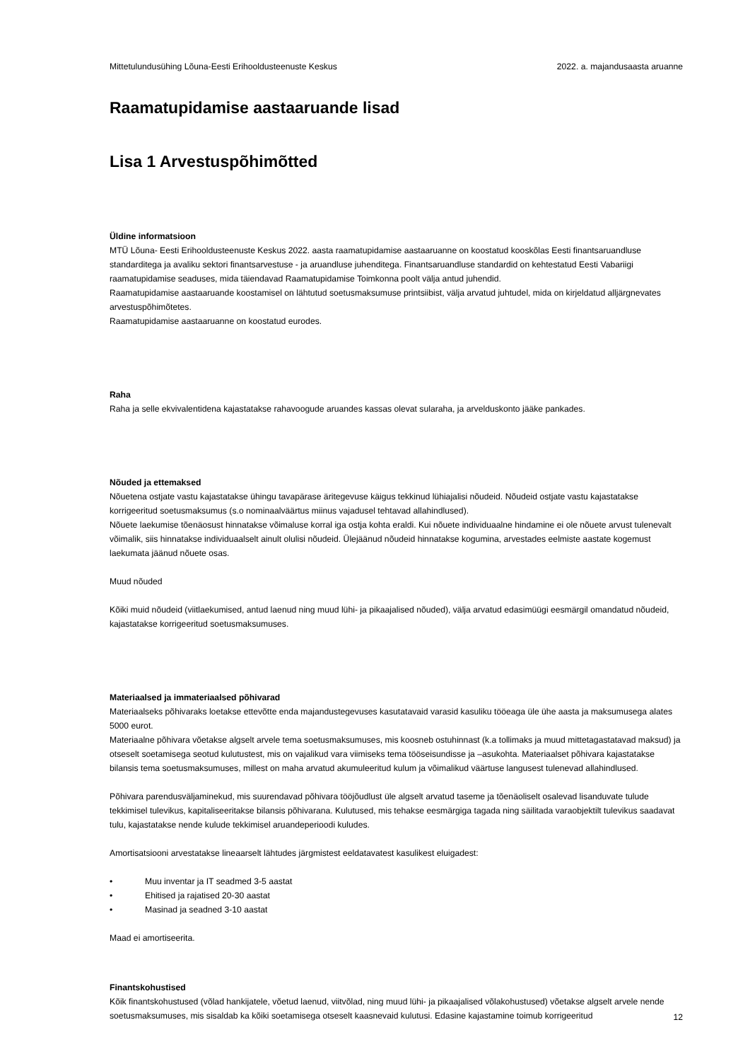Mittetulundusühing Lõuna-Eesti Erihooldusteenuste Keskus 2022. a. majandusaasta aruanne
Raamatupidamise aastaaruande lisad
Lisa 1 Arvestuspõhimõtted
Üldine informatsioon
MTÜ Lõuna- Eesti Erihooldusteenuste Keskus 2022. aasta raamatupidamise aastaaruanne on koostatud kooskõlas Eesti finantsaruandluse standarditega ja avaliku sektori finantsarvestuse - ja aruandluse juhenditega. Finantsaruandluse standardid on kehtestatud Eesti Vabariigi raamatupidamise seaduses, mida täiendavad Raamatupidamise Toimkonna poolt välja antud juhendid.
Raamatupidamise aastaaruande koostamisel on lähtutud soetusmaksumuse printsiibist, välja arvatud juhtudel, mida on kirjeldatud alljärgnevates arvestuspõhimõtetes.
Raamatupidamise aastaaruanne on koostatud eurodes.
Raha
Raha ja selle ekvivalentidena kajastatakse rahavoogude aruandes kassas olevat sularaha, ja arvelduskonto jääke pankades.
Nõuded ja ettemaksed
Nõuetena ostjate vastu kajastatakse ühingu tavapärase äritegevuse käigus tekkinud lühiajalisi nõudeid. Nõudeid ostjate vastu kajastatakse korrigeeritud soetusmaksumus (s.o nominaalväärtus miinus vajadusel tehtavad allahindlused).
Nõuete laekumise tõenäosust hinnatakse võimaluse korral iga ostja kohta eraldi. Kui nõuete individuaalne hindamine ei ole nõuete arvust tulenevalt võimalik, siis hinnatakse individuaalselt ainult olulisi nõudeid. Ülejäänud nõudeid hinnatakse kogumina, arvestades eelmiste aastate kogemust laekumata jäänud nõuete osas.
Muud nõuded
Kõiki muid nõudeid (viitlaekumised, antud laenud ning muud lühi- ja pikaajalised nõuded), välja arvatud edasimüügi eesmärgil omandatud nõudeid, kajastatakse korrigeeritud soetusmaksumuses.
Materiaalsed ja immateriaalsed põhivarad
Materiaalseks põhivaraks loetakse ettevõtte enda majandustegevuses kasutatavaid varasid kasuliku tööeaga üle ühe aasta ja maksumusega alates 5000 eurot.
Materiaalne põhivara võetakse algselt arvele tema soetusmaksumuses, mis koosneb ostuhinnast (k.a tollimaks ja muud mittetagastatavad maksud) ja otseselt soetamisega seotud kulutustest, mis on vajalikud vara viimiseks tema tööseisundisse ja –asukohta. Materiaalset põhivara kajastatakse bilansis tema soetusmaksumuses, millest on maha arvatud akumuleeritud kulum ja võimalikud väärtuse langusest tulenevad allahindlused.
Põhivara parendusväljaminekud, mis suurendavad põhivara tööjõudlust üle algselt arvatud taseme ja tõenäoliselt osalevad lisanduvate tulude tekkimisel tulevikus, kapitaliseeritakse bilansis põhivarana. Kulutused, mis tehakse eesmärgiga tagada ning säilitada varaobjektilt tulevikus saadavat tulu, kajastatakse nende kulude tekkimisel aruandeperioodi kuludes.
Amortisatsiooni arvestatakse lineaarselt lähtudes järgmistest eeldatavatest kasulikest eluigadest:
• Muu inventar ja IT seadmed 3-5 aastat
• Ehitised ja rajatised 20-30 aastat
• Masinad ja seadned 3-10 aastat
Maad ei amortiseerita.
Finantskohustised
Kõik finantskohustused (võlad hankijatele, võetud laenud, viitvõlad, ning muud lühi- ja pikaajalised võlakohustused) võetakse algselt arvele nende soetusmaksumuses, mis sisaldab ka kõiki soetamisega otseselt kaasnevaid kulutusi. Edasine kajastamine toimub korrigeeritud
12